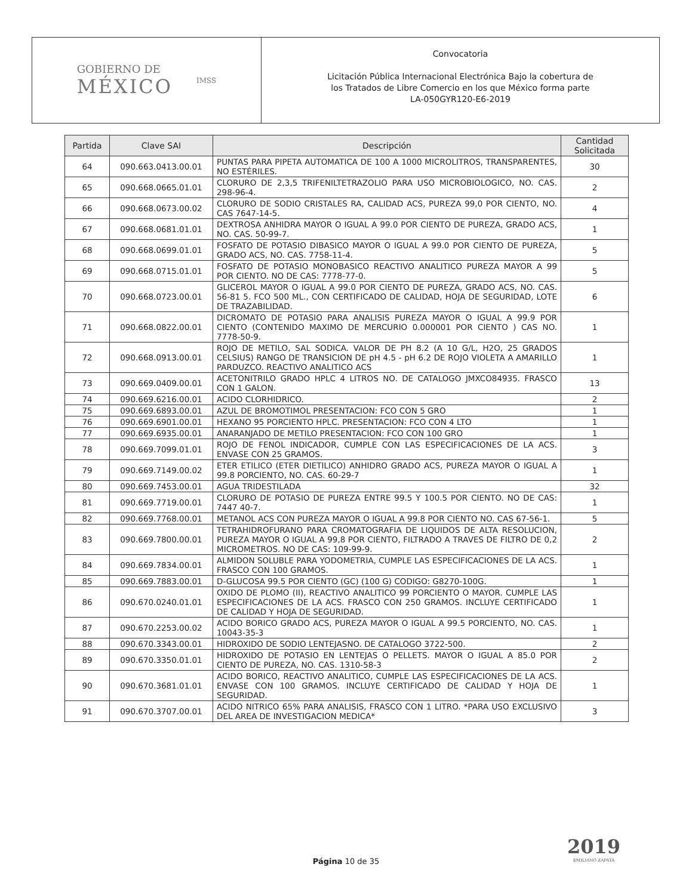GOBIERNO DE
MÉXICO
IMSS
Convocatoria
Licitación Pública Internacional Electrónica Bajo la cobertura de
los Tratados de Libre Comercio en los que México forma parte
LA-050GYR120-E6-2019
| Partida | Clave SAI | Descripción | Cantidad Solicitada |
| --- | --- | --- | --- |
| 64 | 090.663.0413.00.01 | PUNTAS PARA PIPETA AUTOMATICA DE 100 A 1000 MICROLITROS, TRANSPARENTES, NO ESTÉRILES. | 30 |
| 65 | 090.668.0665.01.01 | CLORURO DE 2,3,5 TRIFENILTETRAZOLIO PARA USO MICROBIOLOGICO, NO. CAS. 298-96-4. | 2 |
| 66 | 090.668.0673.00.02 | CLORURO DE SODIO CRISTALES RA, CALIDAD ACS, PUREZA 99,0 POR CIENTO, NO. CAS 7647-14-5. | 4 |
| 67 | 090.668.0681.01.01 | DEXTROSA ANHIDRA MAYOR O IGUAL A 99.0 POR CIENTO DE PUREZA, GRADO ACS, NO. CAS. 50-99-7. | 1 |
| 68 | 090.668.0699.01.01 | FOSFATO DE POTASIO DIBASICO MAYOR O IGUAL A 99.0 POR CIENTO DE PUREZA, GRADO ACS, NO. CAS. 7758-11-4. | 5 |
| 69 | 090.668.0715.01.01 | FOSFATO DE POTASIO MONOBASICO REACTIVO ANALITICO PUREZA MAYOR A 99 POR CIENTO. NO DE CAS: 7778-77-0. | 5 |
| 70 | 090.668.0723.00.01 | GLICEROL MAYOR O IGUAL A 99.0 POR CIENTO DE PUREZA, GRADO ACS, NO. CAS. 56-81 5. FCO 500 ML., CON CERTIFICADO DE CALIDAD, HOJA DE SEGURIDAD, LOTE DE TRAZABILIDAD. | 6 |
| 71 | 090.668.0822.00.01 | DICROMATO DE POTASIO PARA ANALISIS PUREZA MAYOR O IGUAL A 99.9 POR CIENTO (CONTENIDO MAXIMO DE MERCURIO 0.000001 POR CIENTO ) CAS NO. 7778-50-9. | 1 |
| 72 | 090.668.0913.00.01 | ROJO DE METILO, SAL SODICA. VALOR DE PH 8.2 (A 10 G/L, H2O, 25 GRADOS CELSIUS) RANGO DE TRANSICION DE pH 4.5 - pH 6.2 DE ROJO VIOLETA A AMARILLO PARDUZCO. REACTIVO ANALITICO ACS | 1 |
| 73 | 090.669.0409.00.01 | ACETONITRILO GRADO HPLC 4 LITROS NO. DE CATALOGO JMXCO84935. FRASCO CON 1 GALON. | 13 |
| 74 | 090.669.6216.00.01 | ACIDO CLORHIDRICO. | 2 |
| 75 | 090.669.6893.00.01 | AZUL DE BROMOTIMOL PRESENTACION: FCO CON 5 GRO | 1 |
| 76 | 090.669.6901.00.01 | HEXANO 95 PORCIENTO HPLC. PRESENTACION: FCO CON 4 LTO | 1 |
| 77 | 090.669.6935.00.01 | ANARANJADO DE METILO PRESENTACION: FCO CON 100 GRO | 1 |
| 78 | 090.669.7099.01.01 | ROJO DE FENOL INDICADOR, CUMPLE CON LAS ESPECIFICACIONES DE LA ACS. ENVASE CON 25 GRAMOS. | 3 |
| 79 | 090.669.7149.00.02 | ETER ETILICO (ETER DIETILICO) ANHIDRO GRADO ACS, PUREZA MAYOR O IGUAL A 99.8 PORCIENTO, NO. CAS. 60-29-7 | 1 |
| 80 | 090.669.7453.00.01 | AGUA TRIDESTILADA | 32 |
| 81 | 090.669.7719.00.01 | CLORURO DE POTASIO DE PUREZA ENTRE 99.5 Y 100.5 POR CIENTO. NO DE CAS: 7447 40-7. | 1 |
| 82 | 090.669.7768.00.01 | METANOL ACS CON PUREZA MAYOR O IGUAL A 99.8 POR CIENTO NO. CAS 67-56-1. | 5 |
| 83 | 090.669.7800.00.01 | TETRAHIDROFURANO PARA CROMATOGRAFIA DE LIQUIDOS DE ALTA RESOLUCION, PUREZA MAYOR O IGUAL A 99,8 POR CIENTO, FILTRADO A TRAVES DE FILTRO DE 0,2 MICROMETROS. NO DE CAS: 109-99-9. | 2 |
| 84 | 090.669.7834.00.01 | ALMIDON SOLUBLE PARA YODOMETRIA, CUMPLE LAS ESPECIFICACIONES DE LA ACS. FRASCO CON 100 GRAMOS. | 1 |
| 85 | 090.669.7883.00.01 | D-GLUCOSA 99.5 POR CIENTO (GC) (100 G) CODIGO: G8270-100G. | 1 |
| 86 | 090.670.0240.01.01 | OXIDO DE PLOMO (II), REACTIVO ANALITICO 99 PORCIENTO O MAYOR. CUMPLE LAS ESPECIFICACIONES DE LA ACS. FRASCO CON 250 GRAMOS. INCLUYE CERTIFICADO DE CALIDAD Y HOJA DE SEGURIDAD. | 1 |
| 87 | 090.670.2253.00.02 | ACIDO BORICO GRADO ACS, PUREZA MAYOR O IGUAL A 99.5 PORCIENTO, NO. CAS. 10043-35-3 | 1 |
| 88 | 090.670.3343.00.01 | HIDROXIDO DE SODIO LENTEJASNO. DE CATALOGO 3722-500. | 2 |
| 89 | 090.670.3350.01.01 | HIDROXIDO DE POTASIO EN LENTEJAS O PELLETS. MAYOR O IGUAL A 85.0 POR CIENTO DE PUREZA, NO. CAS. 1310-58-3 | 2 |
| 90 | 090.670.3681.01.01 | ACIDO BORICO, REACTIVO ANALITICO, CUMPLE LAS ESPECIFICACIONES DE LA ACS. ENVASE CON 100 GRAMOS. INCLUYE CERTIFICADO DE CALIDAD Y HOJA DE SEGURIDAD. | 1 |
| 91 | 090.670.3707.00.01 | ACIDO NITRICO 65% PARA ANALISIS, FRASCO CON 1 LITRO. *PARA USO EXCLUSIVO DEL AREA DE INVESTIGACION MEDICA* | 3 |
2019
EMILIANO ZAPATA
Página 10 de 35